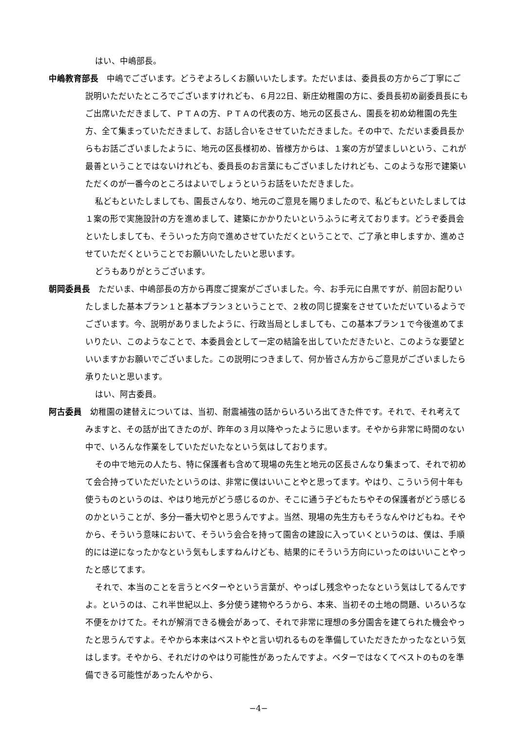はい、中嶋部長。
中嶋教育部長　中嶋でございます。どうぞよろしくお願いいたします。ただいまは、委員長の方からご丁寧にご説明いただいたところでございますけれども、６月22日、新庄幼稚園の方に、委員長初め副委員長にもご出席いただきまして、ＰＴＡの方、ＰＴＡの代表の方、地元の区長さん、園長を初め幼稚園の先生方、全て集まっていただきまして、お話し合いをさせていただきました。その中で、ただいま委員長からもお話ございましたように、地元の区長様初め、皆様方からは、１案の方が望ましいという、これが最善ということではないけれども、委員長のお言葉にもございましたけれども、このような形で建築いただくのが一番今のところはよいでしょうというお話をいただきました。
私どもといたしましても、園長さんなり、地元のご意見を賜りましたので、私どもといたしましては１案の形で実施設計の方を進めまして、建築にかかりたいというふうに考えております。どうぞ委員会といたしましても、そういった方向で進めさせていただくということで、ご了承と申しますか、進めさせていただくということでお願いいたしたいと思います。
どうもありがとうございます。
朝岡委員長　ただいま、中嶋部長の方から再度ご提案がございました。今、お手元に白黒ですが、前回お配りいたしました基本プラン１と基本プラン３ということで、２枚の同じ提案をさせていただいているようでございます。今、説明がありましたように、行政当局としましても、この基本プラン１で今後進めてまいりたい、このようなことで、本委員会として一定の結論を出していただきたいと、このような要望といいますかお願いでございました。この説明につきまして、何か皆さん方からご意見がございましたら承りたいと思います。
はい、阿古委員。
阿古委員　幼稚園の建替えについては、当初、耐震補強の話からいろいろ出てきた件です。それで、それ考えてみますと、その話が出てきたのが、昨年の３月以降やったように思います。そやから非常に時間のない中で、いろんな作業をしていただいたなという気はしております。
その中で地元の人たち、特に保護者も含めて現場の先生と地元の区長さんなり集まって、それで初めて会合持っていただいたというのは、非常に僕はいいことやと思ってます。やはり、こういう何十年も使うものというのは、やはり地元がどう感じるのか、そこに通う子どもたちやその保護者がどう感じるのかということが、多分一番大切やと思うんですよ。当然、現場の先生方もそうなんやけどもね。そやから、そういう意味において、そういう会合を持って園舎の建設に入っていくというのは、僕は、手順的には逆になったかなという気もしますねんけども、結果的にそういう方向にいったのはいいことやったと感じてます。
それで、本当のことを言うとベターやという言葉が、やっぱし残念やったなという気はしてるんですよ。というのは、これ半世紀以上、多分使う建物やろうから、本来、当初その土地の問題、いろいろな不便をかけてた。それが解消できる機会があって、それで非常に理想の多分園舎を建てられた機会やったと思うんですよ。そやから本来はベストやと言い切れるものを準備していただきたかったなという気はします。そやから、それだけのやはり可能性があったんですよ。ベターではなくてベストのものを準備できる可能性があったんやから、
−4−